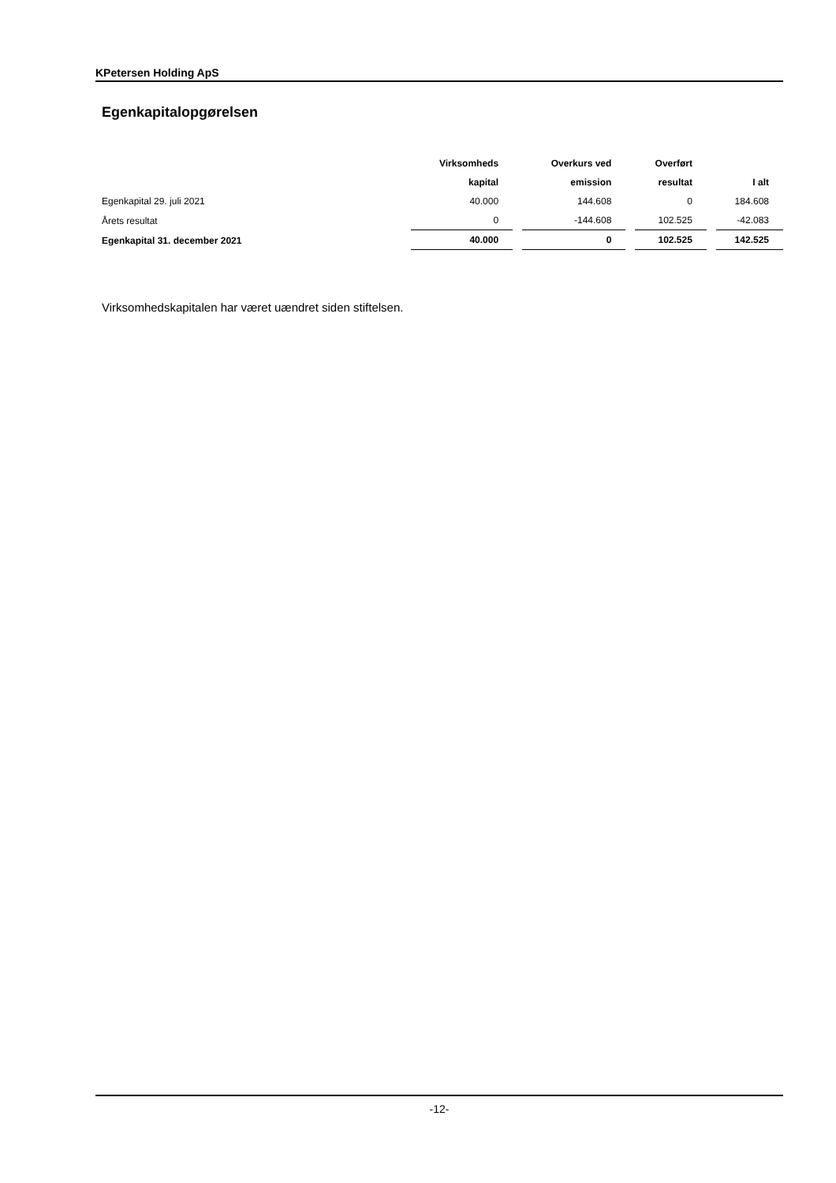KPetersen Holding ApS
Egenkapitalopgørelsen
| | Virksomheds | Overkurs ved | Overført | |
| --- | --- | --- | --- | --- |
| | kapital | emission | resultat | I alt |
| Egenkapital 29. juli 2021 | 40.000 | 144.608 | 0 | 184.608 |
| Årets resultat | 0 | -144.608 | 102.525 | -42.083 |
| Egenkapital 31. december 2021 | 40.000 | 0 | 102.525 | 142.525 |
Virksomhedskapitalen har været uændret siden stiftelsen.
-12-